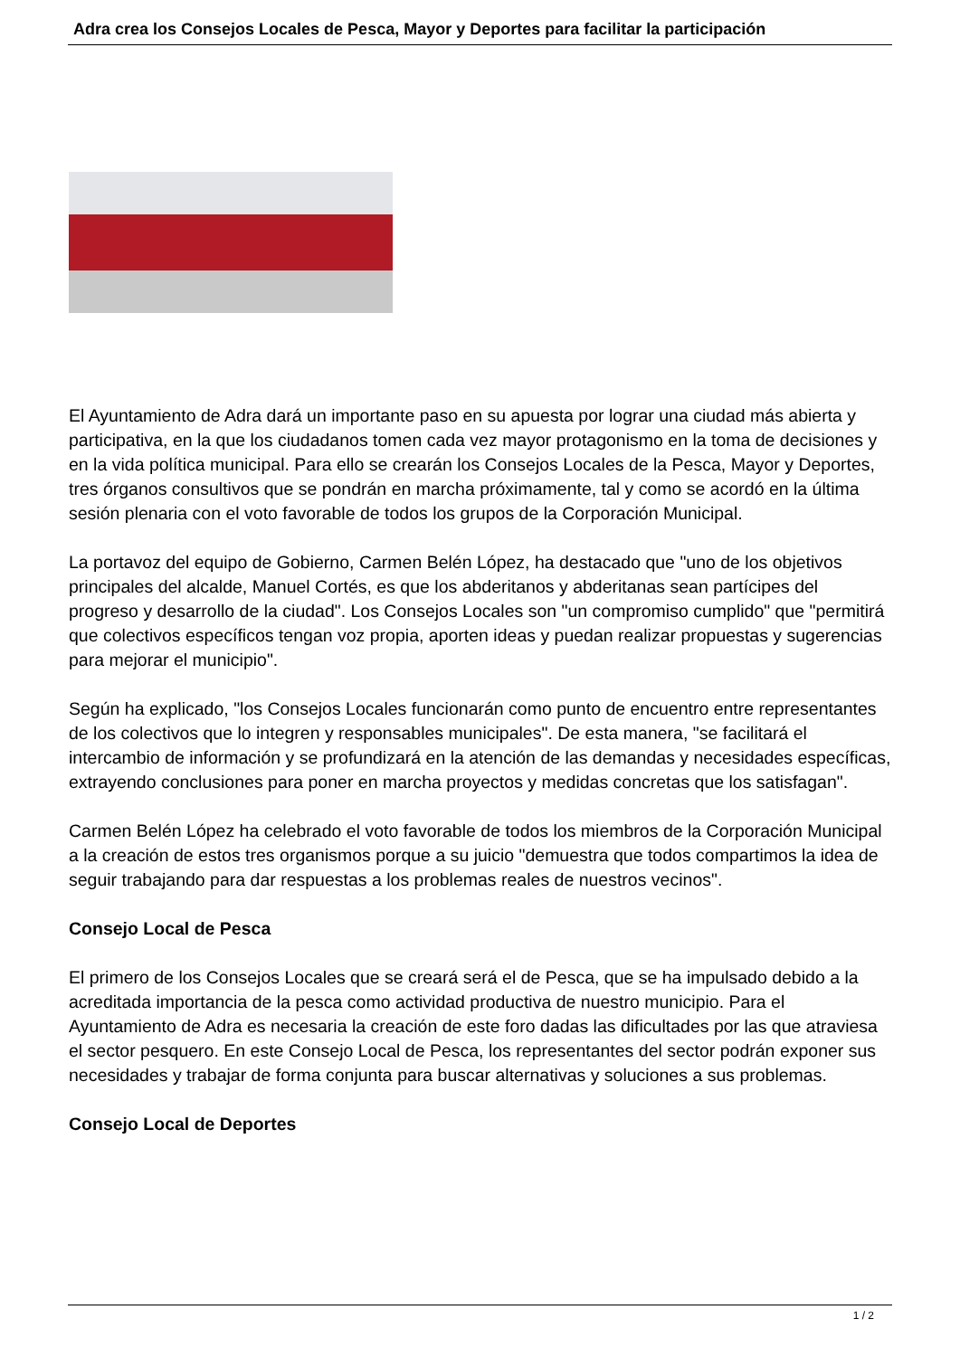Adra crea los Consejos Locales de Pesca, Mayor y Deportes para facilitar la participación
El Ayuntamiento de Adra dará un importante paso en su apuesta por lograr una ciudad más abierta y participativa, en la que los ciudadanos tomen cada vez mayor protagonismo en la toma de decisiones y en la vida política municipal. Para ello se crearán los Consejos Locales de la Pesca, Mayor y Deportes, tres órganos consultivos que se pondrán en marcha próximamente, tal y como se acordó en la última sesión plenaria con el voto favorable de todos los grupos de la Corporación Municipal.
La portavoz del equipo de Gobierno, Carmen Belén López, ha destacado que "uno de los objetivos principales del alcalde, Manuel Cortés, es que los abderitanos y abderitanas sean partícipes del progreso y desarrollo de la ciudad". Los Consejos Locales son "un compromiso cumplido" que "permitirá que colectivos específicos tengan voz propia, aporten ideas y puedan realizar propuestas y sugerencias para mejorar el municipio".
Según ha explicado, "los Consejos Locales funcionarán como punto de encuentro entre representantes de los colectivos que lo integren y responsables municipales". De esta manera, "se facilitará el intercambio de información y se profundizará en la atención de las demandas y necesidades específicas, extrayendo conclusiones para poner en marcha proyectos y medidas concretas que los satisfagan".
Carmen Belén López ha celebrado el voto favorable de todos los miembros de la Corporación Municipal a la creación de estos tres organismos porque a su juicio "demuestra que todos compartimos la idea de seguir trabajando para dar respuestas a los problemas reales de nuestros vecinos".
Consejo Local de Pesca
El primero de los Consejos Locales que se creará será el de Pesca, que se ha impulsado debido a la acreditada importancia de la pesca como actividad productiva de nuestro municipio. Para el Ayuntamiento de Adra es necesaria la creación de este foro dadas las dificultades por las que atraviesa el sector pesquero. En este Consejo Local de Pesca, los representantes del sector podrán exponer sus necesidades y trabajar de forma conjunta para buscar alternativas y soluciones a sus problemas.
Consejo Local de Deportes
1 / 2